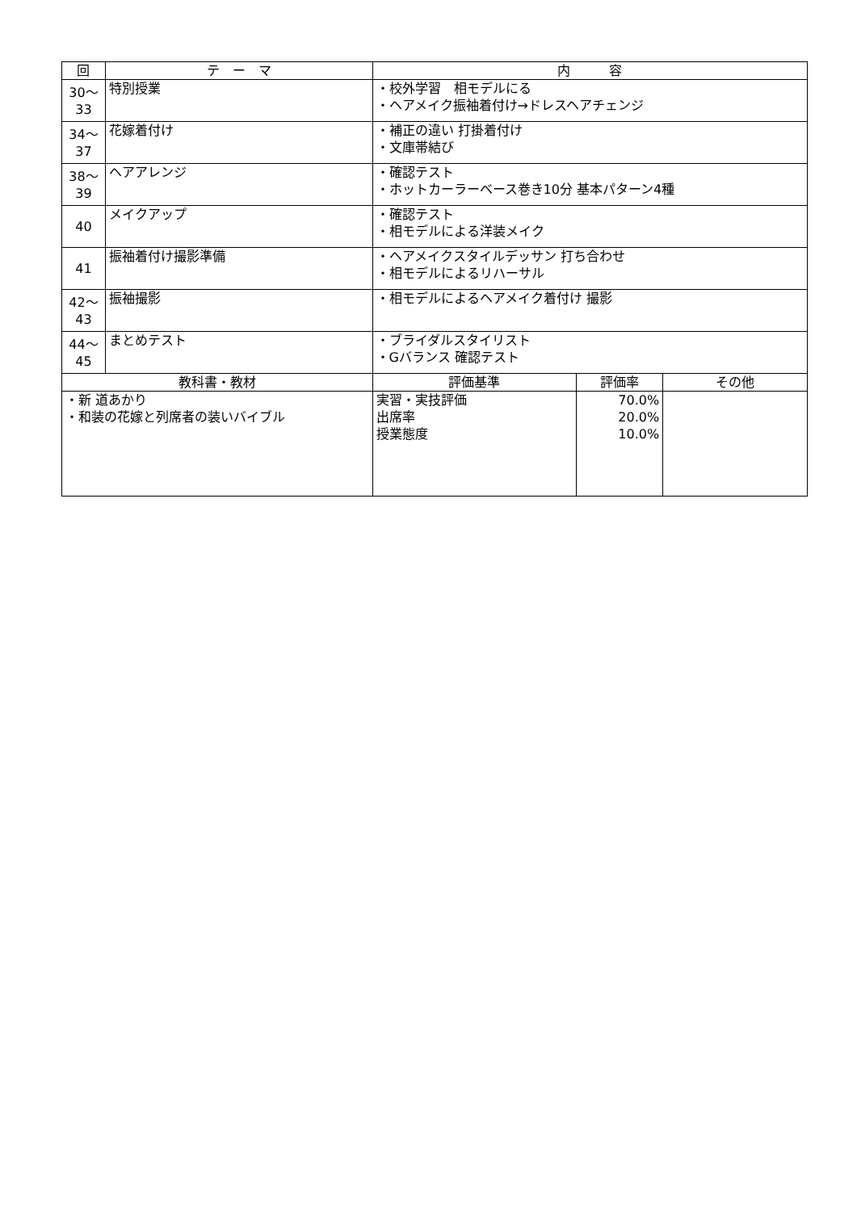| 回 | テ ー マ | 内 容 | | |
| --- | --- | --- | --- | --- |
| 30～ 33 | 特別授業 | ・校外学習 相モデルにる ・ヘアメイク振袖着付け→ドレスヘアチェンジ | | |
| 34～ 37 | 花嫁着付け | ・補正の違い 打掛着付け ・文庫帯結び | | |
| 38～ 39 | ヘアアレンジ | ・確認テスト ・ホットカーラーベース巻き10分 基本パターン4種 | | |
| 40 | メイクアップ | ・確認テスト ・相モデルによる洋装メイク | | |
| 41 | 振袖着付け撮影準備 | ・ヘアメイクスタイルデッサン 打ち合わせ ・相モデルによるリハーサル | | |
| 42～ 43 | 振袖撮影 | ・相モデルによるヘアメイク着付け 撮影 | | |
| 44～ 45 | まとめテスト | ・ブライダルスタイリスト ・Gバランス 確認テスト | | |
| 教科書・教材 | | 評価基準 | 評価率 | その他 |
| ・新 道あかり ・和装の花嫁と列席者の装いバイブル | | 実習・実技評価 出席率 授業態度 | 70.0% 20.0% 10.0% | |